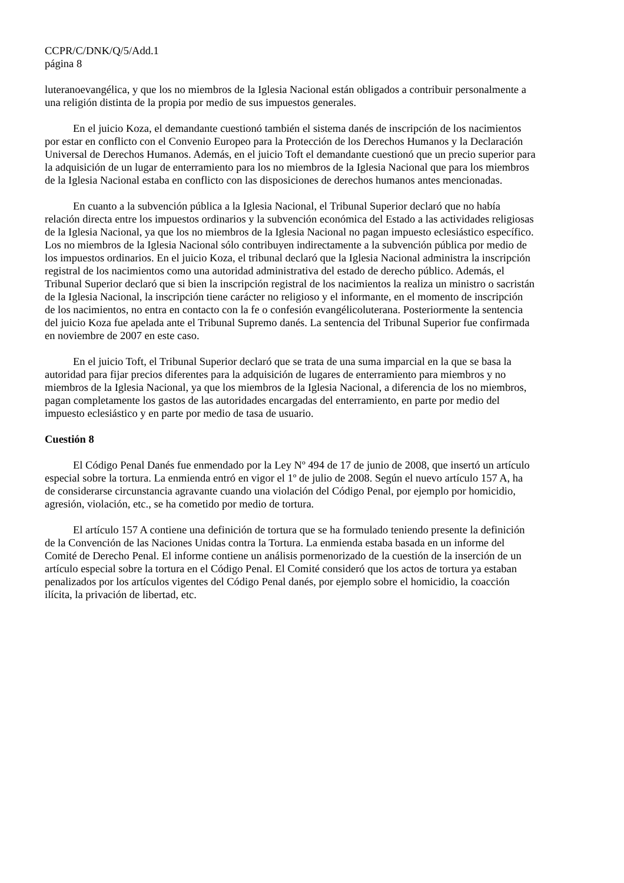CCPR/C/DNK/Q/5/Add.1
página 8
luteranoevangélica, y que los no miembros de la Iglesia Nacional están obligados a contribuir personalmente a una religión distinta de la propia por medio de sus impuestos generales.
En el juicio Koza, el demandante cuestionó también el sistema danés de inscripción de los nacimientos por estar en conflicto con el Convenio Europeo para la Protección de los Derechos Humanos y la Declaración Universal de Derechos Humanos. Además, en el juicio Toft el demandante cuestionó que un precio superior para la adquisición de un lugar de enterramiento para los no miembros de la Iglesia Nacional que para los miembros de la Iglesia Nacional estaba en conflicto con las disposiciones de derechos humanos antes mencionadas.
En cuanto a la subvención pública a la Iglesia Nacional, el Tribunal Superior declaró que no había relación directa entre los impuestos ordinarios y la subvención económica del Estado a las actividades religiosas de la Iglesia Nacional, ya que los no miembros de la Iglesia Nacional no pagan impuesto eclesiástico específico. Los no miembros de la Iglesia Nacional sólo contribuyen indirectamente a la subvención pública por medio de los impuestos ordinarios. En el juicio Koza, el tribunal declaró que la Iglesia Nacional administra la inscripción registral de los nacimientos como una autoridad administrativa del estado de derecho público. Además, el Tribunal Superior declaró que si bien la inscripción registral de los nacimientos la realiza un ministro o sacristán de la Iglesia Nacional, la inscripción tiene carácter no religioso y el informante, en el momento de inscripción de los nacimientos, no entra en contacto con la fe o confesión evangélicoluterana. Posteriormente la sentencia del juicio Koza fue apelada ante el Tribunal Supremo danés. La sentencia del Tribunal Superior fue confirmada en noviembre de 2007 en este caso.
En el juicio Toft, el Tribunal Superior declaró que se trata de una suma imparcial en la que se basa la autoridad para fijar precios diferentes para la adquisición de lugares de enterramiento para miembros y no miembros de la Iglesia Nacional, ya que los miembros de la Iglesia Nacional, a diferencia de los no miembros, pagan completamente los gastos de las autoridades encargadas del enterramiento, en parte por medio del impuesto eclesiástico y en parte por medio de tasa de usuario.
Cuestión 8
El Código Penal Danés fue enmendado por la Ley Nº 494 de 17 de junio de 2008, que insertó un artículo especial sobre la tortura. La enmienda entró en vigor el 1º de julio de 2008. Según el nuevo artículo 157 A, ha de considerarse circunstancia agravante cuando una violación del Código Penal, por ejemplo por homicidio, agresión, violación, etc., se ha cometido por medio de tortura.
El artículo 157 A contiene una definición de tortura que se ha formulado teniendo presente la definición de la Convención de las Naciones Unidas contra la Tortura. La enmienda estaba basada en un informe del Comité de Derecho Penal. El informe contiene un análisis pormenorizado de la cuestión de la inserción de un artículo especial sobre la tortura en el Código Penal. El Comité consideró que los actos de tortura ya estaban penalizados por los artículos vigentes del Código Penal danés, por ejemplo sobre el homicidio, la coacción ilícita, la privación de libertad, etc.